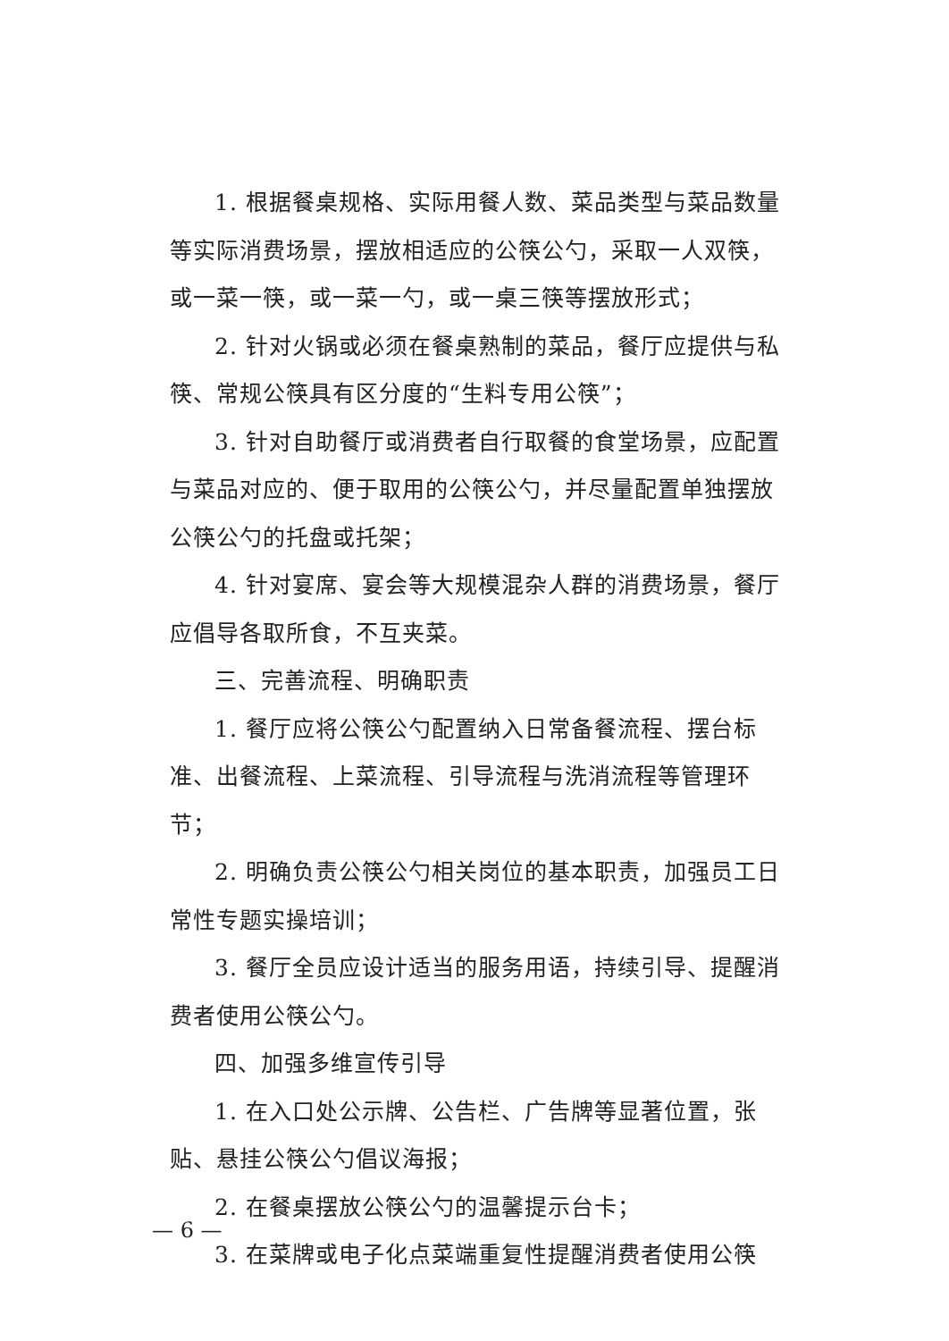1. 根据餐桌规格、实际用餐人数、菜品类型与菜品数量等实际消费场景，摆放相适应的公筷公勺，采取一人双筷，或一菜一筷，或一菜一勺，或一桌三筷等摆放形式；
2. 针对火锅或必须在餐桌熟制的菜品，餐厅应提供与私筷、常规公筷具有区分度的“生料专用公筷”；
3. 针对自助餐厅或消费者自行取餐的食堂场景，应配置与菜品对应的、便于取用的公筷公勺，并尽量配置单独摆放公筷公勺的托盘或托架；
4. 针对宴席、宴会等大规模混杂人群的消费场景，餐厅应倡导各取所食，不互夹菜。
三、完善流程、明确职责
1. 餐厅应将公筷公勺配置纳入日常备餐流程、摆台标准、出餐流程、上菜流程、引导流程与洗消流程等管理环节；
2. 明确负责公筷公勺相关岗位的基本职责，加强员工日常性专题实操培训；
3. 餐厅全员应设计适当的服务用语，持续引导、提醒消费者使用公筷公勺。
四、加强多维宣传引导
1. 在入口处公示牌、公告栏、广告牌等显著位置，张贴、悬挂公筷公勺倡议海报；
2. 在餐桌摆放公筷公勺的温馨提示台卡；
3. 在菜牌或电子化点菜端重复性提醒消费者使用公筷
— 6 —